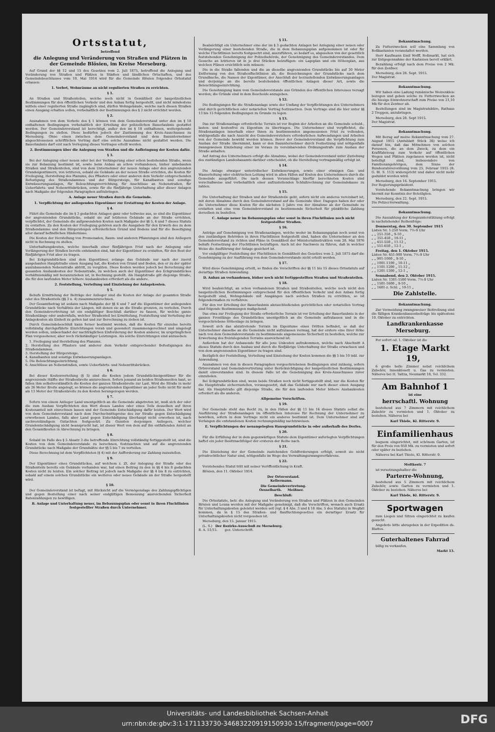Ortsstatut,
betreffend
die Anlegung und Veränderung von Straßen und Plätzen in der Gemeinde Blösien, im Kreise Merseburg.
Auf Grund der §§ 12 und 15 des Gesetzes vom 2. Juli 1875, betreffend die Anlegung und Veränderung von Straßen und Plätzen in Städten und ländlichen Ortschaften, und des Gemeindebeschlusses vom 10. Mai 1914 wird für die Gemeinde Blösien folgendes Ortsstatut erlassen:
1. Verbot, Wohnräume an nicht regulierten Straßen zu errichten.
§ 1.
An Straßen und Straßenteilen, welche noch nicht in Gemäßheit der baupolizeilichen Bestimmungen für den öffentlichen Verkehr und den Anbau fertig hergestellt, und nicht mindestens mittels einer regulierten Straße zugänglich sind, dürfen Wohngebäude, welche nach diesen Straßen einen Ausgang erhalten sollen, vorbehaltlich der Bestimmungen des § 2 nicht errichtet werden.
§ 2.
Ausnahmen von dem Verbote des § 1 können von dem Gemeindevorstand unter den im § 18 enthaltenen Bedingungen vorbehaltlich der Erteilung der polizeilichen Bauerlaubnis gestattet werden. Der Gemeindevorstand ist berechtigt, außer den im § 18 enthaltenen, weitergehende Bedingungen zu stellen. Diese bedürfen jedoch der Zustimmung des Kreis-Ausschusses zu Merseburg. Ohne einen zwischen dem Gemeindevorstand und dem Bauunternehmer abgeschlossenen schriftlichen Vertrag darf eine solche Ausnahme nicht gestattet werden. Die Bauerlaubnis darf erst nach Vorlegung dieses Vertrages erteilt werden.
2. Bestimmungen über die Anlegung von Straßen und die Aufbringung der Kosten dafür.
§ 3.
Bei der Anlegung einer neuen oder bei der Verlängerung einer schon bestehenden Straße, wenn sie zur Bebauung bestimmt ist, sowie beim Anbau an schon vorhandenen, bisher unbebauten Straßen und Straßenteilen, sind von dem Unternehmer der neuen Anlage oder den angrenzenden Grundeigentümern, von letzteren, sobald sie Gebäude an der neuen Straße errichten, die Kosten für Freilegung, Herstellung des Planums, des Pflasters oder einer anderen dem Verkehr entsprechenden Befestigung des Straßendammes und der Bürgersteige, für Kanalbauten und sonstige Entwässerungsanlagen, für Beleuchtungsvorrichtung, für Anschlüsse an Nebenstraßen, für Ueberfahrts- und Nebenrittsbrücken, sowie für die fünfjährige Unterhaltung aller dieser Anlagen nach Maßgabe der folgenden Paragraphen aufzubringen.
A. Anlage neuer Straßen durch die Gemeinde.
1. Verpflichtung der anliegenden Eigentümer zur Erstattung der Kosten der Anlage.
§ 4.
Führt die Gemeinde die im § 3 gedachten Anlagen ganz oder teilweise aus, so sind die Eigentümer der angrenzenden Grundstücke, sobald sie auf letzteren Gebäude an der Straße errichten, verpflichtet, der Gemeinde die aufgewendeten Kosten nach Maßgabe der §§ 5, 6 und 7 dieses Statuts zu erstatten. Zu den Kosten der Freilegung gehören auch die Ausgaben für den Erwerb des zu dem Straßendamme und den Bürgersteigen erforderlichen Grund und Bodens und für die Beseitigung aller darauf befindlichen Hindernisse.
Die Kosten der Herstellung von Promenaden, Baum- und anderen Pflanzungen sind den Anliegern nicht in Rechnung zu stellen.
Unterhaltungskosten, welche innerhalb einer fünfjährigen Frist nach der Anlegung oder Verlängerung der Straßen bereits entstanden sind, hat der Eigentümer zu erstatten, für den Rest der fünfjährigen Frist aber zu tragen.
Bei Eckgrundstücken sind dem Eigentümer, solange das Gebäude nur nach der zuerst ausgebauten Hauptstraße einen Ausgang hat, die Kosten von Grund und Boden, den er zu der später auszubauenden Nebenstraße abtritt, zu vergüten. Diese Kosten werden jedoch bei Berechnung der gesamten Ausbaukosten der Nebenstraße, zu welchen auch der Eigentümer des Eckgrundstückes verhältnismäßig mit heranzuziehen ist, in Rechnung gestellt. Als Hauptstraße gilt diejenige Straße, die für den laufenden Meter höhere Ausbaukosten erfordert als die andere.
2. Feststellung, Verteilung und Einziehung der Anlagekosten.
§ 5.
Behufs Ermittelung der Beiträge der Anlieger sind die Kosten der Anlage der gesamten Straße oder des Straßenteils (§§ 3 u. 4) zusammenzurechnen.
Der Gesamtbetrag ist sodann nach Maßgabe der §§ 6 und 7 auf die Eigentümer der anliegenden Grundstücke nach Verhältnis der Längen, mit denen sie an die Straße grenzen, zu verteilen. Durch den Gemeindevertretung ist ein endgültiger Beschluß darüber zu fassen, für welche ganze Straßenlänge oder andernfalls, welcher Straßenteil bei Ermittelung, Feststellung und Verteilung der Anlagekosten als Einheit zu gelten hat und zur Berechnung zu ziehen ist.
Durch Gemeindebeschluß kann ferner bestimmt werden, daß die Kosten für einzelne bereits vollständig durchgeführte Einrichtungen vorab und gesondert zusammengerechnet und umgelegt werden sollen, unbeschadet der nachträglichen Einforderung der Kosten anderer, im ursprünglichen Plan vorgesehener, aber noch rückständiger Leistungen. Als solche Einrichtungen sind anzusehen:
1. Freilegung und Herstellung des Planums.
2. Herstellung des Pflasters und anderer dem Verkehr entsprechender Befestigungen des Straßendammes.
3. Herstellung der Bürgersteige.
4. Kanalbauten und sonstige Entwässerungsanlagen.
5. Die Beleuchtungseinrichtung.
6. Anschlüsse an Nebenstraßen, sowie Ueberfahrts- und Nebenrittsbrücken.
§ 6.
Bei dieser Kostenverteilung (§ 5) sind die Kosten jedem Grundstückseigentümer für die angrenzende Hälfte der Straßenbreite anzurechnen. Sofern jemand an beiden Straßenseiten baut, so fallen ihm selbstverständlich die Kosten der ganzen Straßenbreite zur Last. Wird die Straße in mehr als 26 Meter Breite angelegt, so können die angrenzenden Eigentümer an jeder Seite nicht für mehr als 13 Meter der Straßenbreite zu den Kosten herangezogen werden.
§ 7.
Sofern von einem Anlieger Land unentgeltlich an die Gemeinde abgetreten ist, muß sich der oder die zum Ausbau Verpflichteten den Wert dieses Landes oder eines Teils desselben auf ihren Kostenanteil mit einrechnen lassen und der Gemeinde Entschädigung dafür leisten. Der Wert wird von dem Gemeindevorstand nach dem Durchschnittspreise des zur Straße gegen Entschädigung erworbenen Landes, falls aber Land gegen Entschädigung überhaupt nicht erworben ist, nach sachverständigem Gutachten festgesetzt. Zu Gunsten desjenigen Anliegers, welcher Grundentschädigung nicht beansprucht hat, ist dieser Wert von dem auf ihn entfallenden Anteil an den Gesamtkosten in Abrechnung zu bringen.
§ 8.
Sobald im Falle des § 5 Absatz 3 die betreffende Einrichtung vollständig fertiggestellt ist, sind die Kosten von dem Gemeindevorstande zu berechnen, festzusetzen und auf die angrenzenden Grundstücke nach Maßgabe der Grundsätze der §§ 5 bis 7 zu verteilen.
Diese Berechnung ist dem Verpflichteten (§ 4) mit der Aufforderung zur Zahlung zuzustellen.
§ 9.
Der Eigentümer eines Grundstückes, auf welchem z. Zt. der Anlegung der Straße oder des Straßenteils bereits ein Gebäude vorhanden war, hat einen Beitrag zu den in §§ 4 bis 8 gedachten Kosten nicht zu leisten. Ein solcher Beitrag ist jedoch nach Maßgabe der §§ 4 bis 8 zu entrichten, sobald auf einem solchen Grundstücke ein weiteres oder neues Gebäude an der Straße hergestellt wird.
§ 10.
Der Gemeindevorstand ist befugt, mit Rücksicht auf die Vermögenslage des Zahlungspflichtigen und gegen Bestellung einer nach seiner endgültigen Bemessung ausreichenden Sicherheit Ratenzahlungen zu bewilligen.
B. Anlage und Unterhaltung neuer, im Bebauungsplan oder sonst in ihren Fluchtlinien festgestellter Straßen durch Unternehmer.
§ 11.
Beabsichtigt ein Unternehmer eine der im § 3 gedachten Anlagen bei Anlegung einer neuen oder Verlängerung einer bestehenden Straße, die in dem Bebauungsplan aufgenommen ist oder für welche Fluchtlinien bereits festgesetzt sind, auszuführen, so bedarf es, abgesehen von der gesetzlich feststehenden Genehmigung der Polizeibehörde, der Genehmigung des Gemeindevorstandes. Dem Gesuche an letzteren ist in je drei Stücken beizufügen: ein Lageplan und ein Höhenplan, aus welchen Plänen ersichtlich sein müssen:
Die in die Straße fallenden und die an dieselbe angrenzenden Grundstücke bis auf 30 Meter Entfernung von den Straßenfluchtlinien ab, die Bezeichnungen der Grundstücke nach dem Grundbuche, die Namen der Eigentümer, der Anschluß der herzustellenden Entwässerungsanlagen und derjenige an die bereits bestehenden öffentlichen Anlagen dieser Art, sowie die Beleuchtungseinrichtung.
Die Genehmigung kann vom Gemeindevorstande aus Gründen des öffentlichen Interesses versagt werden; die Gründe sind in dem Bescheide anzugeben.
§ 12.
Die Bedingungen für die Straßenanlage sowie der Umfang der Verpflichtungen des Unternehmers sind durch gerichtlichen oder notariellen Vertrag festzusetzen. Dem Vertrage sind die hier unter §§ 13 bis 15 folgenden Bedingungen zu Grunde zu legen.
§ 13.
Das zur Straßenanlage erforderliche Terrain ist vor Beginn der Arbeiten an die Gemeinde schuld-, lasten- und kostenfrei zu Eigentum zu übertragen. Die Unternehmer sind verpflichtet, die Straßenanlagen innerhalb einer ihnen zu bestimmenden angemessenen Frist zu vollenden, widrigenfalls die nach Ansicht des Gemeindevorstehers erforderlichen Aufwendungen und Arbeiten von der Gemeinde bewirkt werden können. Bevor der Gemeindevorstand die Verpflichtung zum Ausbau der Straße übernimmt, kann er den Bauunternehmer durch Festsetzung und nötigenfalls zwangsweisen Einziehung einer im Voraus zu vereinbarenden Ordnungsstrafe zum Ausbau der Straße anhalten.
Auf Antrag des Unternehmers erfolgt die Abnahme, wobei der Gemeindevorstand unter Zuziehung des zuständigen Landesbauamts darüber entscheidet, ob die Herstellung vertragsmäßig erfolgt ist.
§ 14.
Die Anlage etwaiger unterirdischer Entwässerungen, sowie einer etwaigen Gas- und Wasserleitung oder elektrischen Leitung wird in allen Fällen auf Kosten des Unternehmers durch die Gemeinde ausgeführt. Die nach dessen Voranschlage hierfür berechneten Kosten sind vorschußweise und vorbehaltlich einer aufzustellenden Schlußrechnung zur Gemeindekasse zu zahlen.
§ 15.
Die Unterhaltung der Straßen und der Straßenteile geht, sofern nicht ein anderes vereinbart ist, mit deren Abnahme durch den Gemeindevorstand auf die Gemeinde über. Dagegen haben der oder die Unternehmer diese Kosten für die nächsten 5 Jahre von der Abnahme ab der Gemeinde zu erstatten und eine vom Gemeindevorstand zu bestimmende Sicherheit für pünktliche Zahlung derselben zu bestellen.
C. Anlage neuer im Bebauungsplan oder sonst in ihren Fluchtlinien noch nicht festgestellter Straßen.
§ 16.
Anträge auf Genehmigung von Straßenanlagen, welche weder im Bebauungsplan noch sonst von den zuständigen Behörden in ihren Fluchtlinien festgestellt sind, haben die Unternehmer an den Gemeindevorstand zu richten und Pläne in Gemäßheit der Ministerialinstruktion vom 28. Mai 1876 behufs Festsetzung der Fluchtlinien beizufügen. Auch ist der Nachweis zu führen, daß in welcher Weise die Ausführung der Anlage gesichert ist.
Vor endgültiger Feststellung der Fluchtlinien in Gemäßheit des Gesetzes vom 2. Juli 1875 darf die Genehmigung zu der Ausführung von dem Gemeindevorstande nicht erteilt werden.
§ 17.
Wird diese Genehmigung erteilt, so finden die Vorschriften der §§ 11 bis 15 dieses Ortsstatuts auf derartige Straßen Anwendung.
D. Anbau an vorhandenen, bisher noch nicht fertiggestellten Straßen und Straßenteilen.
§ 18.
Wird beabsichtigt, an schon vorhandenen Straßen und Straßenteilen, welche noch nicht den baupolizeilichen Bestimmungen entsprechend für den öffentlichen Verkehr und den Anbau fertig hergestellt sind, Wohngebäude mit Ausgängen nach solchen Straßen zu errichten, so ist folgendermaßen zu verfahren:
Für den vor Erteilung der Bauerlaubnis abzuschließenden gerichtlichen oder notariellen Vertrag sind folgende Bestimmungen maßgebend:
Das etwa zur Freilegung der Straße erforderliche Terrain ist vor Erteilung der Bauerlaubnis in der ganzen Frontlänge des Grundstückes unentgeltlich an die Gemeinde aufzulassen und in die vorgeschriebene Höhenlage zu bringen.
Soweit sich das abzutretende Terrain im Eigentume eines Dritten befindet, so daß der Unternehmer dasselbe an die Gemeinde nicht aufzulassen vermag, hat der erstere eine ihrer Höhe nach von dem Gemeindevorstande zu bestimmende angemessene Sicherheit zu bestellen, welche zur Erwerbung des freizulegenden Terrains ausreichend ist.
Außerdem hat der Anbauende für alle jene Unkosten aufzukommen, welche nach Abschnitt A dieses Statuts durch den Ausbau und durch die fünfjährige Unterhaltung der Straße erwachsen und von dem angrenzenden Eigentümer zu tragen sind.
Bezüglich der Feststellung, Verteilung und Einziehung der Kosten kommen die §§ 5 bis 10 inkl. zur Anwendung.
Ausnahmen von den in diesen Paragraphen vorgeschriebenen Bedingungen sind zulässig, sofern Ortsvorstand und Gemeindevertretung unter Berücksichtigung der baupolizeilichen Bestimmungen damit einverstanden sind. In diesem Falle ist die Genehmigung des Kreis-Ausschusses zuvor einzuholen.
Bei Eckgrundstücken sind, wenn beide Straßen noch nicht fertiggestellt sind, nur die Kosten für die Hauptstraße sicherzustellen, vorausgesetzt, daß das Gebäude nur nach dieser einen Ausgang hat. Als Hauptstraße gilt diejenige Straße, die für den laufenden Meter höhere Ausbaukosten erfordert als die anderen.
Allgemeine Vorschriften.
§ 19.
Der Gemeinde steht das Recht zu, in den Fällen der §§ 11 bis 16 dieses Statuts selbst die Ausführung der Straßenanlagen im öffentlichen Interesse für Rechnung der Unternehmer zu bewirken, sofern in dem Vertrage nicht ein anderes bestimmt ist. Dem Unternehmer sind auf Verlangen die entstandenen Kosten rechnungsmäßig nachzuweisen.
E. Verpflichtungen der neuangelegten Hausgrundstücke in oder außerhalb des Dorfes.
§ 20.
Für die Erfüllung der in dem gegenwärtigen Statute dem Eigentümer auferlegten Verpflichtungen haftet ein jeder Besitznachfolger der ersteren der Reihe nach.
§ 21.
Die Einziehung der der Gemeinde zustehenden Geldforderungen erfolgt, soweit sie nicht privatrechtlicher Natur sind, nötigenfalls im Wege des Verwaltungszwangsverfahrens.
§ 22.
Vorstehendes Statut tritt mit seiner Veröffentlichung in Kraft.
Blösien, den 11. Oktober 1914.
Der Ortsvorstand.
Kellermann.
Die Gemeindevertretung.
Oesselbarth. Meißner.
Beschluß:
Die Ortsstatute, betr. die Anlegung und Veränderung von Straßen und Plätzen in den Gemeinden Blösien und Leuna werden mit der Maßgabe genehmigt, daß die Vorschriften, wonach auch Ersatz für Unterhaltungskosten geleistet werden soll (vgl. § 4 Abs. 3 und § 18 Abs. 5 des Statuts) in Wegfall kommen, da in § 15 des Straßen- und Baufluchtengesetzes ein derartiger Ersatz für Unterhaltungskosten nicht vorgesehen ist.
Merseburg, den 15. Januar 1915.
(L. S.) Der Bezirks-Ausschuß zu Merseburg.
B. A. 51/15. gez. Unterschrift.
Bekanntmachung.
Zu Futterzwecken soll eine Sammlung von Roßkastanien veranstaltet werden.
Herr Kaufmann Emil Wolff, Roßmarkt, hat sich zur Entgegennahme der Kastanien bereit erklärt.
Bezahlung erfolgt nach dem Preise von 2 Mk. für den Zentner.
Merseburg, den 28. Sept. 1915.
Der Magistrat.
Bekanntmachung.
Wir haben eine Ladung rumänische Weizenkleie bezogen und geben solche zu Futterzwecken an die hiesige Einwohnerschaft zum Preise von 21,10 Mk für den Zentner ab.
Bestellungen sind im Magistratsbüro, Rathaus 2 Treppen, anzubringen.
Merseburg, den 28. Sept 1915.
Der Magistrat.
Bekanntmachung.
Mit Bezug auf meine Bekanntmachung vom 27. August 1915 (Amtsblatt Stück 36) weise ich darauf hin, daß das Mitnehmen von solchen Personen, die an dem Zweck, zu dem ein Kraftfahrzeug zum Verkehr auf öffentlichen Wegen und Plätzen zugelassen worden ist, nicht beteiligt sind, insbesondere von Familienangehörigen, dem Sinne der Bundesratsverordnung vom 25. Februar 1915 (R. G. Bl. S. 113) widerspricht und daher nicht mehr geduldet werden wird.
Merseburg, den 16. September 1915.
Der Regierungspräsident.
Vorstehende Bekanntmachung bringen wir hiermit zur Kenntnis der Beteiligten.
Merseburg, den 22. Sept. 1915.
Die Polizei-Verwaltung.
Bekanntmachung.
Die Auszahlung der Kriegsunterstützung erfolgt in nachstehender Reihenfolge:
Donnerstag, den 30. September 1915
Listen Nr. 1-250 Vorm. 7½-9 Uhr
„ „ 251-350 „ 9-10 „
„ „ 351-450 „ 10-11 „
„ „ 451-550 „ 11-12 „
„ „ 551-650 „ 12-1 „
Freitag, den 1. Oktober 1915.
Listen Nr. 651-900 Vorm. 7½-9 Uhr
„ „ 901-1000 „ 9-10 „
„ „ 1001-1100 „ 10-11 „
„ „ 1101-1200 „ 11-12 „
„ „ 1201-1300 „ 12-1 „
Sonnabend, den 2. Oktober 1915.
Listen Nr. 1301-1500 Vorm. 7½-9 Uhr
„ „ 1501-1600 „ 9-10 „
„ „ 1601-z. Schl. „ 10-11 „
Die Zahlstelle.
Bekanntmachung.
Zur Vermeidung zwangsweiser Beitreibung sind die fälligen Krankenkassenbeiträge bis spätestens 10. Oktober zu entrichten.
Landkrankenkasse Merseburg.
Per sofort od. 1. Oktober ist die
1. Etage Markt 19,
6 große helle Zimmer nebst reichlichem Zubehör, Innenklosett u. Gas zu vermieten. Näheres bei H. Taitza, Neumarkt 18, Tel. 332.
Am Bahnhof 1
ist eine
herrschaftl. Wohnung
bestehend aus 7 Zimmern mit reichlichem Zubehör zu vermieten und 1. Oktober zu beziehen. Näheres bei
Karl Thiele, Kl. Ritterstr. 9.
Einfamilienhaus
bequem eingerichtet, mit schönem Garten, ist für den Preis von 950 Mk. zu vermieten und sofort oder später zu beziehen.
Näheres bei Karl Thiele, Kl. Ritterstr. 9.
Moltkestr. 7
ist versetzungshalber die
Parterre-Wohnung,
bestehend aus 5 Zimmern mit reichlichem Zubehör, sowie Garten zu vermieten und 1. Oktober zu beziehen. Näheres bei
Karl Thiele, Kl. Ritterstr. 9.
Sportwagen
zum Liegen und Sitzen eingerichtet zu kaufen gesucht.
Angebote bitte abzugeben in der Expedition ds. Blattes.
Guterhaltenes Fahrrad
billig zu verkaufen.
Markt 13.
Universitäts- und Landesbibliothek Sachsen-Anhalt
urn:nbn:de:gbv:3:1-171133730-34683220919150930-15/fragment/page=0007
DFG